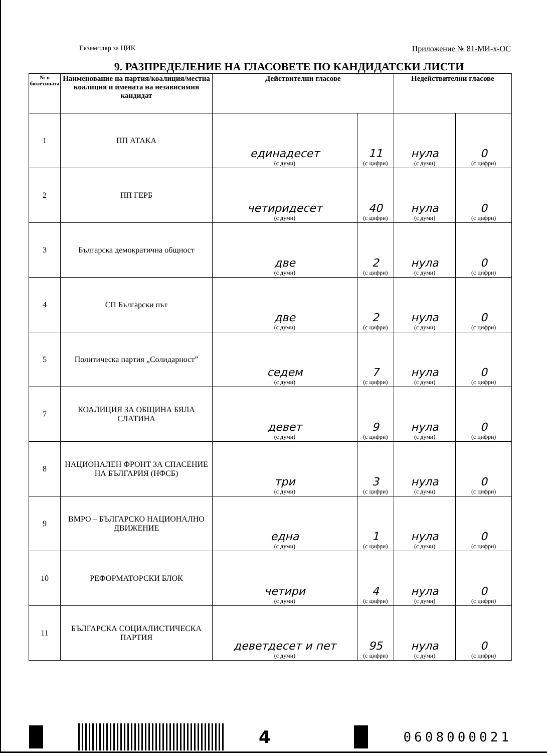Екземпляр за ЦИК Приложение № 81-МИ-х-ОС
9. РАЗПРЕДЕЛЕНИЕ НА ГЛАСОВЕТЕ ПО КАНДИДАТСКИ ЛИСТИ
| № в бюлетината | Наименование на партия/коалиция/местна коалиция и имената на независимия кандидат | Действителни гласове | | Недействителни гласове | |
| --- | --- | --- | --- | --- | --- |
| 1 | ПП АТАКА | единадесет (с думи) | 11 (с цифри) | нула (с думи) | 0 (с цифри) |
| 2 | ПП ГЕРБ | четиридесет (с думи) | 40 (с цифри) | нула (с думи) | 0 (с цифри) |
| 3 | Българска демократична общност | две (с думи) | 2 (с цифри) | нула (с думи) | 0 (с цифри) |
| 4 | СП Български път | две (с думи) | 2 (с цифри) | нула (с думи) | 0 (с цифри) |
| 5 | Политическа партия „Солидарност” | седем (с думи) | 7 (с цифри) | нула (с думи) | 0 (с цифри) |
| 7 | КОАЛИЦИЯ ЗА ОБЩИНА БЯЛА СЛАТИНА | девет (с думи) | 9 (с цифри) | нула (с думи) | 0 (с цифри) |
| 8 | НАЦИОНАЛЕН ФРОНТ ЗА СПАСЕНИЕ НА БЪЛГАРИЯ (НФСБ) | три (с думи) | 3 (с цифри) | нула (с думи) | 0 (с цифри) |
| 9 | ВМРО – БЪЛГАРСКО НАЦИОНАЛНО ДВИЖЕНИЕ | една (с думи) | 1 (с цифри) | нула (с думи) | 0 (с цифри) |
| 10 | РЕФОРМАТОРСКИ БЛОК | четири (с думи) | 4 (с цифри) | нула (с думи) | 0 (с цифри) |
| 11 | БЪЛГАРСКА СОЦИАЛИСТИЧЕСКА ПАРТИЯ | деветдесет и пет (с думи) | 95 (с цифри) | нула (с думи) | 0 (с цифри) |
4
0608000021